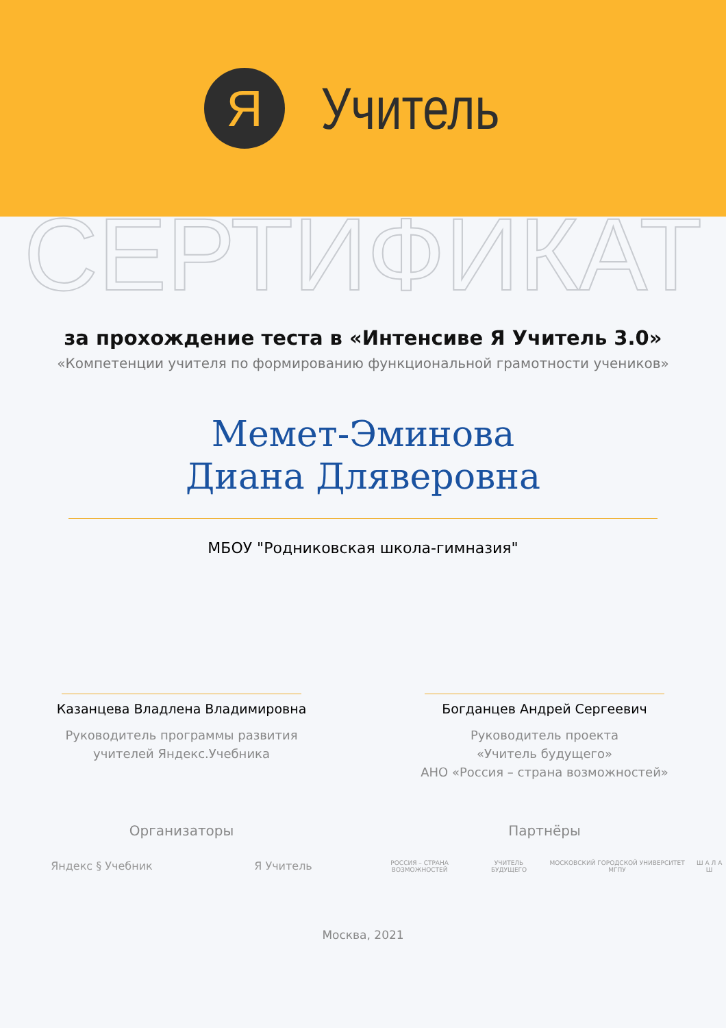Я
Учитель
СЕРТИФИКАТ
за прохождение теста в «Интенсиве Я Учитель 3.0»
«Компетенции учителя по формированию функциональной грамотности учеников»
Мемет-Эминова
Диана Дляверовна
МБОУ "Родниковская школа-гимназия"
Казанцева Владлена Владимировна
Руководитель программы развития
учителей Яндекс.Учебника
Богданцев Андрей Сергеевич
Руководитель проекта
«Учитель будущего»
АНО «Россия – страна возможностей»
Организаторы
Яндекс § Учебник Я Учитель
Партнёры
РОССИЯ – СТРАНА ВОЗМОЖНОСТЕЙ УЧИТЕЛЬ БУДУЩЕГО МОСКОВСКИЙ ГОРОДСКОЙ УНИВЕРСИТЕТ МГПУ Ш А Л А Ш
Москва, 2021